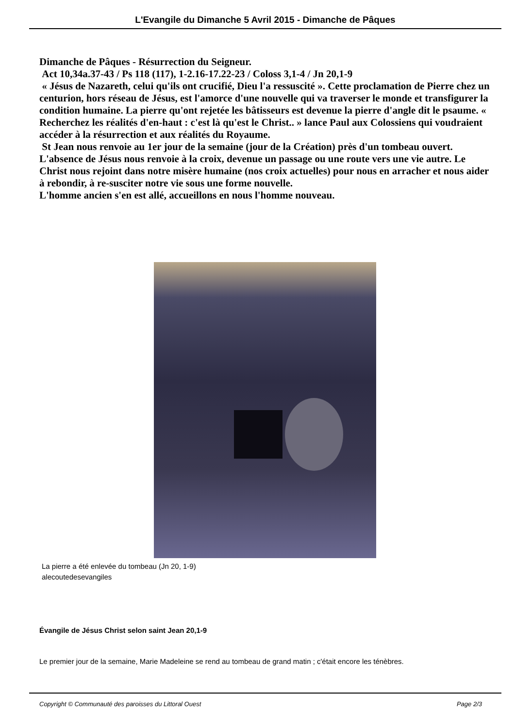L'Evangile du Dimanche 5 Avril 2015 - Dimanche de Pâques
Dimanche de Pâques - Résurrection du Seigneur.
Act 10,34a.37-43 / Ps 118 (117), 1-2.16-17.22-23 / Coloss 3,1-4 / Jn 20,1-9
« Jésus de Nazareth, celui qu'ils ont crucifié, Dieu l'a ressuscité ». Cette proclamation de Pierre chez un centurion, hors réseau de Jésus, est l'amorce d'une nouvelle qui va traverser le monde et transfigurer la condition humaine. La pierre qu'ont rejetée les bâtisseurs est devenue la pierre d'angle dit le psaume. « Recherchez les réalités d'en-haut : c'est là qu'est le Christ.. » lance Paul aux Colossiens qui voudraient accéder à la résurrection et aux réalités du Royaume.
St Jean nous renvoie au 1er jour de la semaine (jour de la Création) près d'un tombeau ouvert. L'absence de Jésus nous renvoie à la croix, devenue un passage ou une route vers une vie autre. Le Christ nous rejoint dans notre misère humaine (nos croix actuelles) pour nous en arracher et nous aider à rebondir, à re-susciter notre vie sous une forme nouvelle.
L'homme ancien s'en est allé, accueillons en nous l'homme nouveau.
La pierre a été enlevée du tombeau (Jn 20, 1-9)
alecoutedesevangiles
Évangile de Jésus Christ selon saint Jean 20,1-9
Le premier jour de la semaine, Marie Madeleine se rend au tombeau de grand matin ; c'était encore les ténèbres.
Copyright © Communauté des paroisses du Littoral Ouest Page 2/3